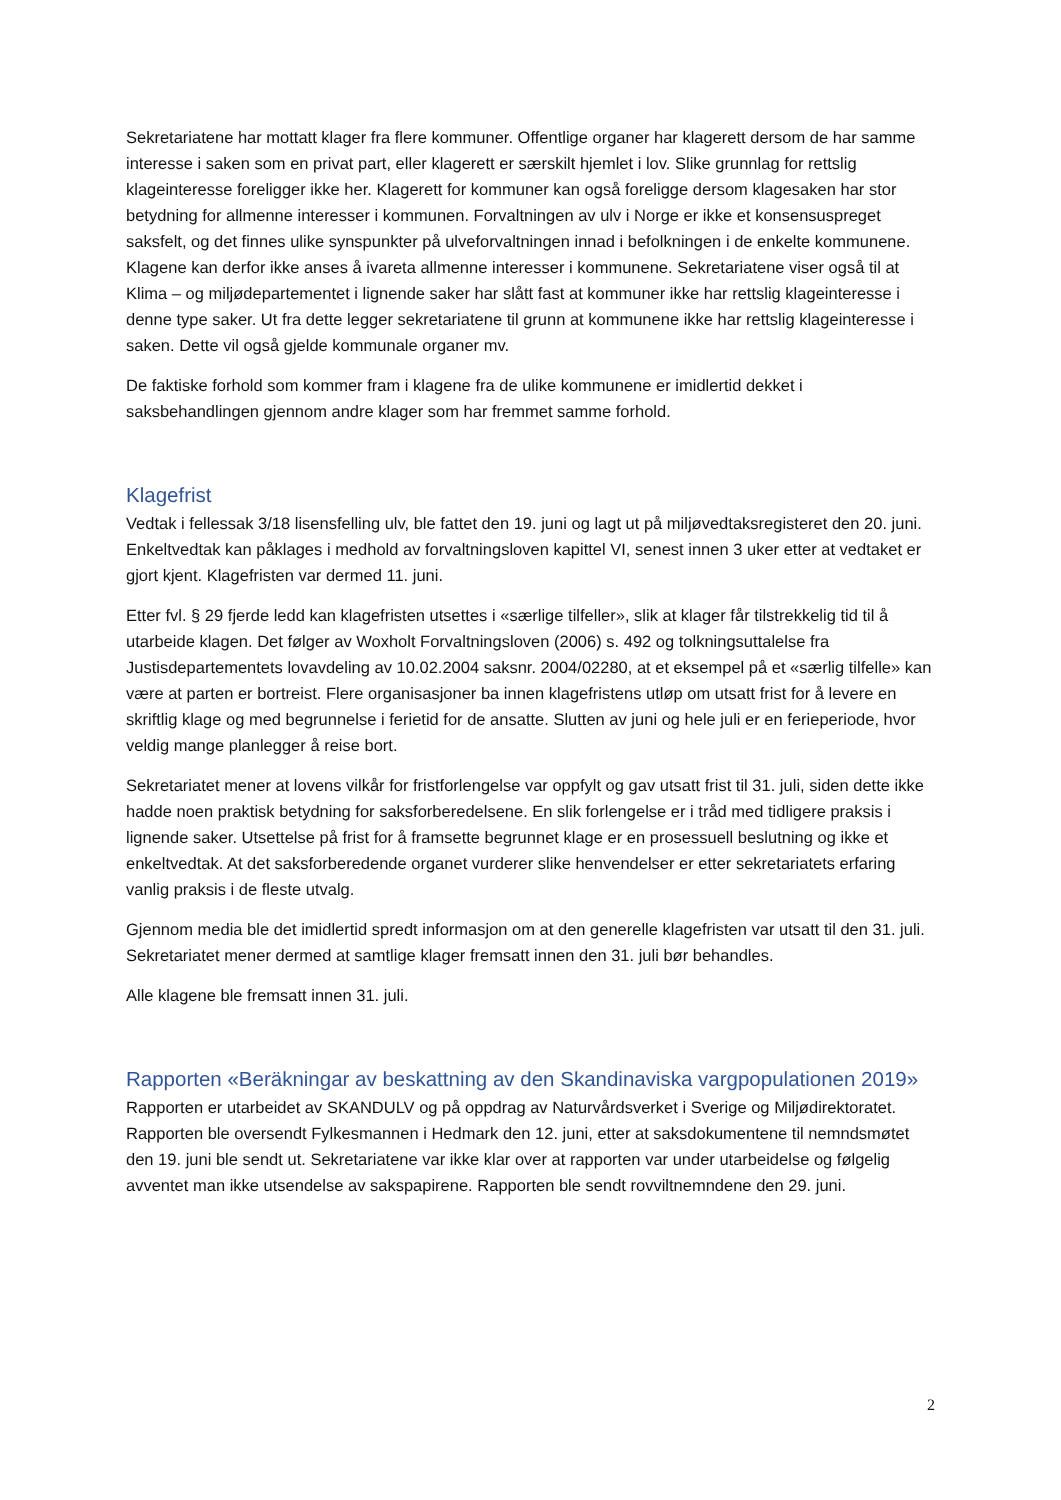Sekretariatene har mottatt klager fra flere kommuner. Offentlige organer har klagerett dersom de har samme interesse i saken som en privat part, eller klagerett er særskilt hjemlet i lov. Slike grunnlag for rettslig klageinteresse foreligger ikke her. Klagerett for kommuner kan også foreligge dersom klagesaken har stor betydning for allmenne interesser i kommunen. Forvaltningen av ulv i Norge er ikke et konsensuspreget saksfelt, og det finnes ulike synspunkter på ulveforvaltningen innad i befolkningen i de enkelte kommunene. Klagene kan derfor ikke anses å ivareta allmenne interesser i kommunene. Sekretariatene viser også til at Klima – og miljødepartementet i lignende saker har slått fast at kommuner ikke har rettslig klageinteresse i denne type saker. Ut fra dette legger sekretariatene til grunn at kommunene ikke har rettslig klageinteresse i saken. Dette vil også gjelde kommunale organer mv.
De faktiske forhold som kommer fram i klagene fra de ulike kommunene er imidlertid dekket i saksbehandlingen gjennom andre klager som har fremmet samme forhold.
Klagefrist
Vedtak i fellessak 3/18 lisensfelling ulv, ble fattet den 19. juni og lagt ut på miljøvedtaksregisteret den 20. juni. Enkeltvedtak kan påklages i medhold av forvaltningsloven kapittel VI, senest innen 3 uker etter at vedtaket er gjort kjent. Klagefristen var dermed 11. juni.
Etter fvl. § 29 fjerde ledd kan klagefristen utsettes i «særlige tilfeller», slik at klager får tilstrekkelig tid til å utarbeide klagen. Det følger av Woxholt Forvaltningsloven (2006) s. 492 og tolkningsuttalelse fra Justisdepartementets lovavdeling av 10.02.2004 saksnr. 2004/02280, at et eksempel på et «særlig tilfelle» kan være at parten er bortreist. Flere organisasjoner ba innen klagefristens utløp om utsatt frist for å levere en skriftlig klage og med begrunnelse i ferietid for de ansatte. Slutten av juni og hele juli er en ferieperiode, hvor veldig mange planlegger å reise bort.
Sekretariatet mener at lovens vilkår for fristforlengelse var oppfylt og gav utsatt frist til 31. juli, siden dette ikke hadde noen praktisk betydning for saksforberedelsene. En slik forlengelse er i tråd med tidligere praksis i lignende saker. Utsettelse på frist for å framsette begrunnet klage er en prosessuell beslutning og ikke et enkeltvedtak. At det saksforberedende organet vurderer slike henvendelser er etter sekretariatets erfaring vanlig praksis i de fleste utvalg.
Gjennom media ble det imidlertid spredt informasjon om at den generelle klagefristen var utsatt til den 31. juli. Sekretariatet mener dermed at samtlige klager fremsatt innen den 31. juli bør behandles.
Alle klagene ble fremsatt innen 31. juli.
Rapporten «Beräkningar av beskattning av den Skandinaviska vargpopulationen 2019»
Rapporten er utarbeidet av SKANDULV og på oppdrag av Naturvårdsverket i Sverige og Miljødirektoratet. Rapporten ble oversendt Fylkesmannen i Hedmark den 12. juni, etter at saksdokumentene til nemndsmøtet den 19. juni ble sendt ut. Sekretariatene var ikke klar over at rapporten var under utarbeidelse og følgelig avventet man ikke utsendelse av sakspapirene. Rapporten ble sendt rovviltnemndene den 29. juni.
2